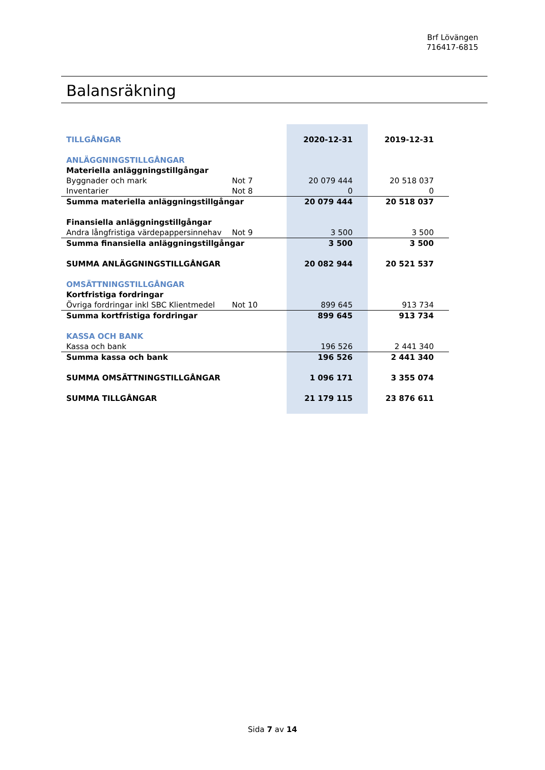Brf Lövängen
716417-6815
Balansräkning
| TILLGÅNGAR | | 2020-12-31 | 2019-12-31 |
| ANLÄGGNINGSTILLGÅNGAR | | | |
| Materiella anläggningstillgångar | | | |
| Byggnader och mark | Not 7 | 20 079 444 | 20 518 037 |
| Inventarier | Not 8 | 0 | 0 |
| Summa materiella anläggningstillgångar | | 20 079 444 | 20 518 037 |
| Finansiella anläggningstillgångar | | | |
| Andra långfristiga värdepappersinnehav | Not 9 | 3 500 | 3 500 |
| Summa finansiella anläggningstillgångar | | 3 500 | 3 500 |
| SUMMA ANLÄGGNINGSTILLGÅNGAR | | 20 082 944 | 20 521 537 |
| OMSÄTTNINGSTILLGÅNGAR | | | |
| Kortfristiga fordringar | | | |
| Övriga fordringar inkl SBC Klientmedel | Not 10 | 899 645 | 913 734 |
| Summa kortfristiga fordringar | | 899 645 | 913 734 |
| KASSA OCH BANK | | | |
| Kassa och bank | | 196 526 | 2 441 340 |
| Summa kassa och bank | | 196 526 | 2 441 340 |
| SUMMA OMSÄTTNINGSTILLGÅNGAR | | 1 096 171 | 3 355 074 |
| SUMMA TILLGÅNGAR | | 21 179 115 | 23 876 611 |
Sida 7 av 14